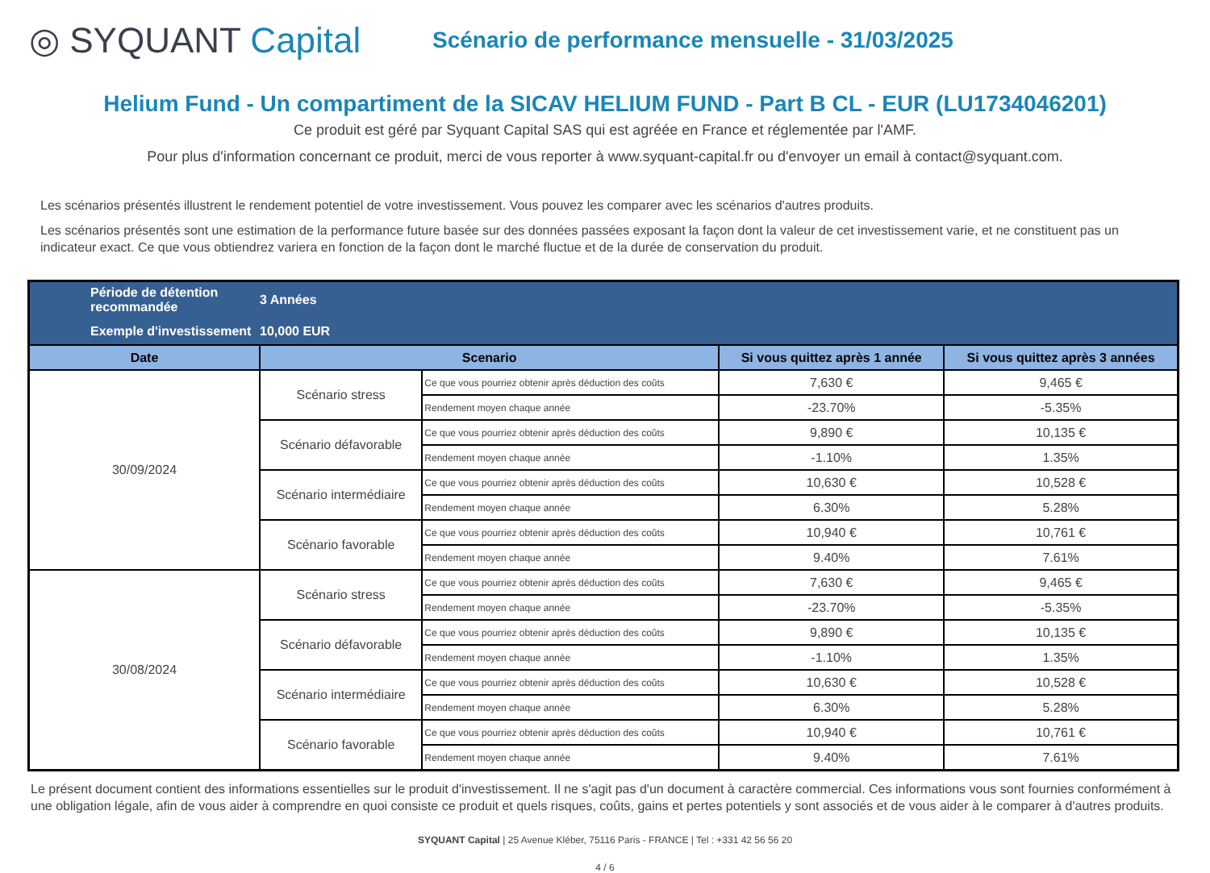◎ SYQUANT Capital
Scénario de performance mensuelle - 31/03/2025
Helium Fund - Un compartiment de la SICAV HELIUM FUND - Part B CL - EUR (LU1734046201)
Ce produit est géré par Syquant Capital SAS qui est agréée en France et réglementée par l'AMF.
Pour plus d'information concernant ce produit, merci de vous reporter à www.syquant-capital.fr ou d'envoyer un email à contact@syquant.com.
Les scénarios présentés illustrent le rendement potentiel de votre investissement. Vous pouvez les comparer avec les scénarios d'autres produits.
Les scénarios présentés sont une estimation de la performance future basée sur des données passées exposant la façon dont la valeur de cet investissement varie, et ne constituent pas un indicateur exact. Ce que vous obtiendrez variera en fonction de la façon dont le marché fluctue et de la durée de conservation du produit.
| Période de détention recommandée | 3 Années | | | |
| Exemple d'investissement | 10,000 EUR | | | |
| Date | Scenario | | Si vous quittez après 1 année | Si vous quittez après 3 années |
| 30/09/2024 | Scénario stress | Ce que vous pourriez obtenir après déduction des coûts | 7,630 € | 9,465 € |
| | | Rendement moyen chaque année | -23.70% | -5.35% |
| | Scénario défavorable | Ce que vous pourriez obtenir après déduction des coûts | 9,890 € | 10,135 € |
| | | Rendement moyen chaque année | -1.10% | 1.35% |
| | Scénario intermédiaire | Ce que vous pourriez obtenir après déduction des coûts | 10,630 € | 10,528 € |
| | | Rendement moyen chaque année | 6.30% | 5.28% |
| | Scénario favorable | Ce que vous pourriez obtenir après déduction des coûts | 10,940 € | 10,761 € |
| | | Rendement moyen chaque année | 9.40% | 7.61% |
| 30/08/2024 | Scénario stress | Ce que vous pourriez obtenir après déduction des coûts | 7,630 € | 9,465 € |
| | | Rendement moyen chaque année | -23.70% | -5.35% |
| | Scénario défavorable | Ce que vous pourriez obtenir après déduction des coûts | 9,890 € | 10,135 € |
| | | Rendement moyen chaque année | -1.10% | 1.35% |
| | Scénario intermédiaire | Ce que vous pourriez obtenir après déduction des coûts | 10,630 € | 10,528 € |
| | | Rendement moyen chaque année | 6.30% | 5.28% |
| | Scénario favorable | Ce que vous pourriez obtenir après déduction des coûts | 10,940 € | 10,761 € |
| | | Rendement moyen chaque année | 9.40% | 7.61% |
Le présent document contient des informations essentielles sur le produit d'investissement. Il ne s'agit pas d'un document à caractère commercial. Ces informations vous sont fournies conformément à une obligation légale, afin de vous aider à comprendre en quoi consiste ce produit et quels risques, coûts, gains et pertes potentiels y sont associés et de vous aider à le comparer à d'autres produits.
SYQUANT Capital | 25 Avenue Kléber, 75116 Paris - FRANCE | Tel : +331 42 56 56 20
4 / 6